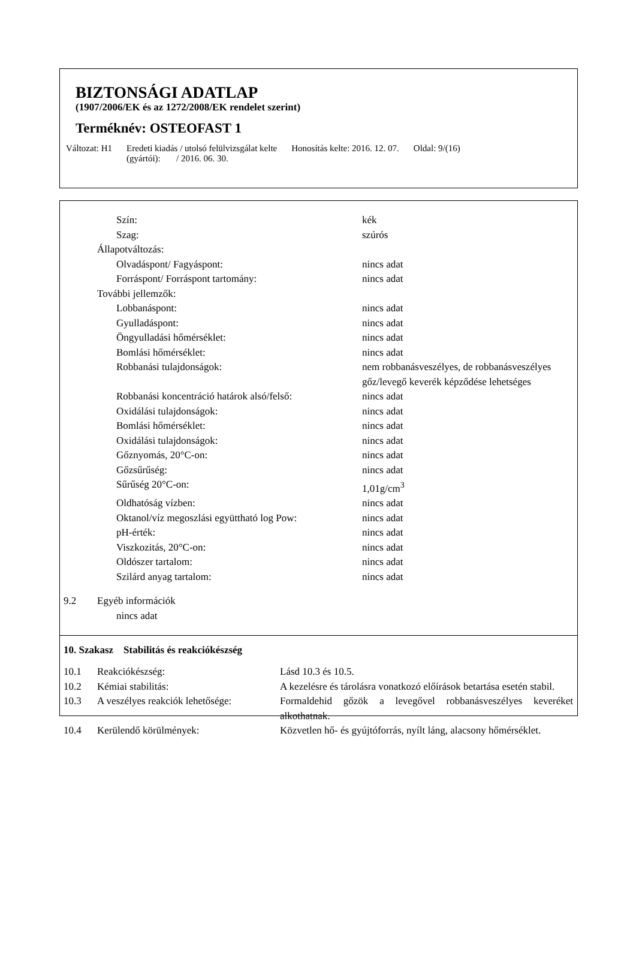BIZTONSÁGI ADATLAP
(1907/2006/EK és az 1272/2008/EK rendelet szerint)
Terméknév: OSTEOFAST 1
Változat: H1 Eredeti kiadás / utolsó felülvizsgálat kelte
(gyártói): / 2016. 06. 30.
Honosítás kelte: 2016. 12. 07. Oldal: 9/(16)
| | | Szín: | kék |
| | | Szag: | szúrós |
| | Állapotváltozás: | | |
| | | Olvadáspont/ Fagyáspont: | nincs adat |
| | | Forráspont/ Forráspont tartomány: | nincs adat |
| | További jellemzők: | | |
| | | Lobbanáspont: | nincs adat |
| | | Gyulladáspont: | nincs adat |
| | | Öngyulladási hőmérséklet: | nincs adat |
| | | Bomlási hőmérséklet: | nincs adat |
| | | Robbanási tulajdonságok: | nem robbanásveszélyes, de robbanásveszélyes gőz/levegő keverék képződése lehetséges |
| | | Robbanási koncentráció határok alsó/felső: | nincs adat |
| | | Oxidálási tulajdonságok: | nincs adat |
| | | Bomlási hőmérséklet: | nincs adat |
| | | Oxidálási tulajdonságok: | nincs adat |
| | | Gőznyomás, 20°C-on: | nincs adat |
| | | Gőzsűrűség: | nincs adat |
| | | Sűrűség 20°C-on: | 1,01g/cm<sup>3</sup> |
| | | Oldhatóság vízben: | nincs adat |
| | | Oktanol/víz megoszlási együttható log Pow: | nincs adat |
| | | pH-érték: | nincs adat |
| | | Viszkozitás, 20°C-on: | nincs adat |
| | | Oldószer tartalom: | nincs adat |
| | | Szilárd anyag tartalom: | nincs adat |
| 9.2 | Egyéb információk | | |
| | | nincs adat | |
10. Szakasz Stabilitás és reakciókészség
| 10.1 | Reakciókészség: | Lásd 10.3 és 10.5. |
| 10.2 | Kémiai stabilitás: | A kezelésre és tárolásra vonatkozó előírások betartása esetén stabil. |
| 10.3 | A veszélyes reakciók lehetősége: | Formaldehid gőzök a levegővel robbanásveszélyes keveréket alkothatnak. |
| 10.4 | Kerülendő körülmények: | Közvetlen hő- és gyújtóforrás, nyílt láng, alacsony hőmérséklet. |